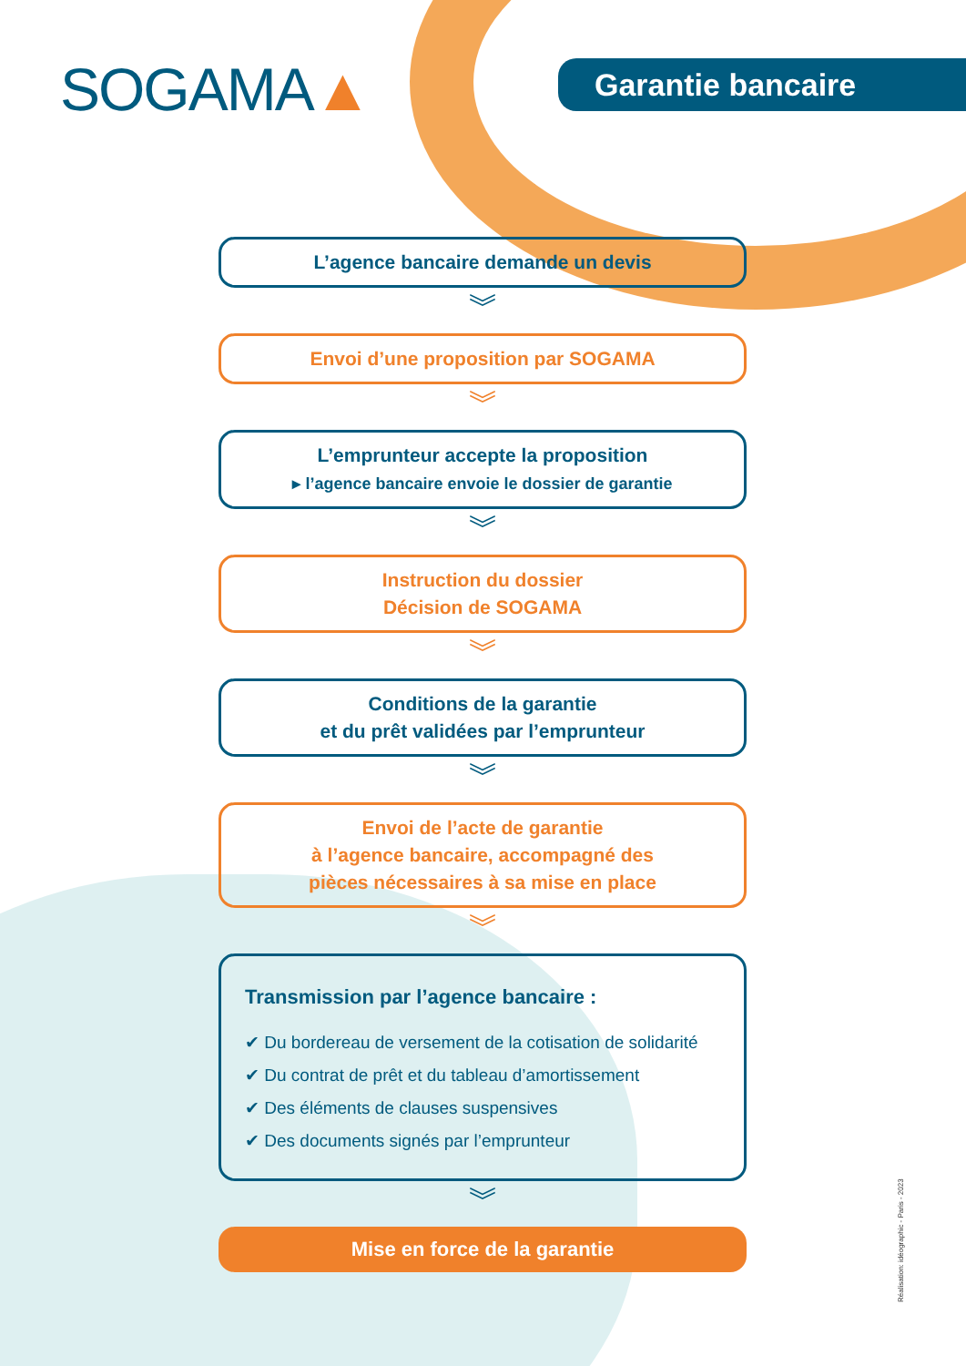SOGAMA▲ Garantie bancaire
L’agence bancaire demande un devis
︾
Envoi d’une proposition par SOGAMA
︾
L’emprunteur accepte la proposition
▸ l’agence bancaire envoie le dossier de garantie
︾
Instruction du dossier
Décision de SOGAMA
︾
Conditions de la garantie
et du prêt validées par l’emprunteur
︾
Envoi de l’acte de garantie
à l’agence bancaire, accompagné des
pièces nécessaires à sa mise en place
︾
Transmission par l’agence bancaire :
✔ Du bordereau de versement de la cotisation de solidarité
✔ Du contrat de prêt et du tableau d’amortissement
✔ Des éléments de clauses suspensives
✔ Des documents signés par l’emprunteur
︾
Mise en force de la garantie
Réalisation: idéographic - Paris - 2023